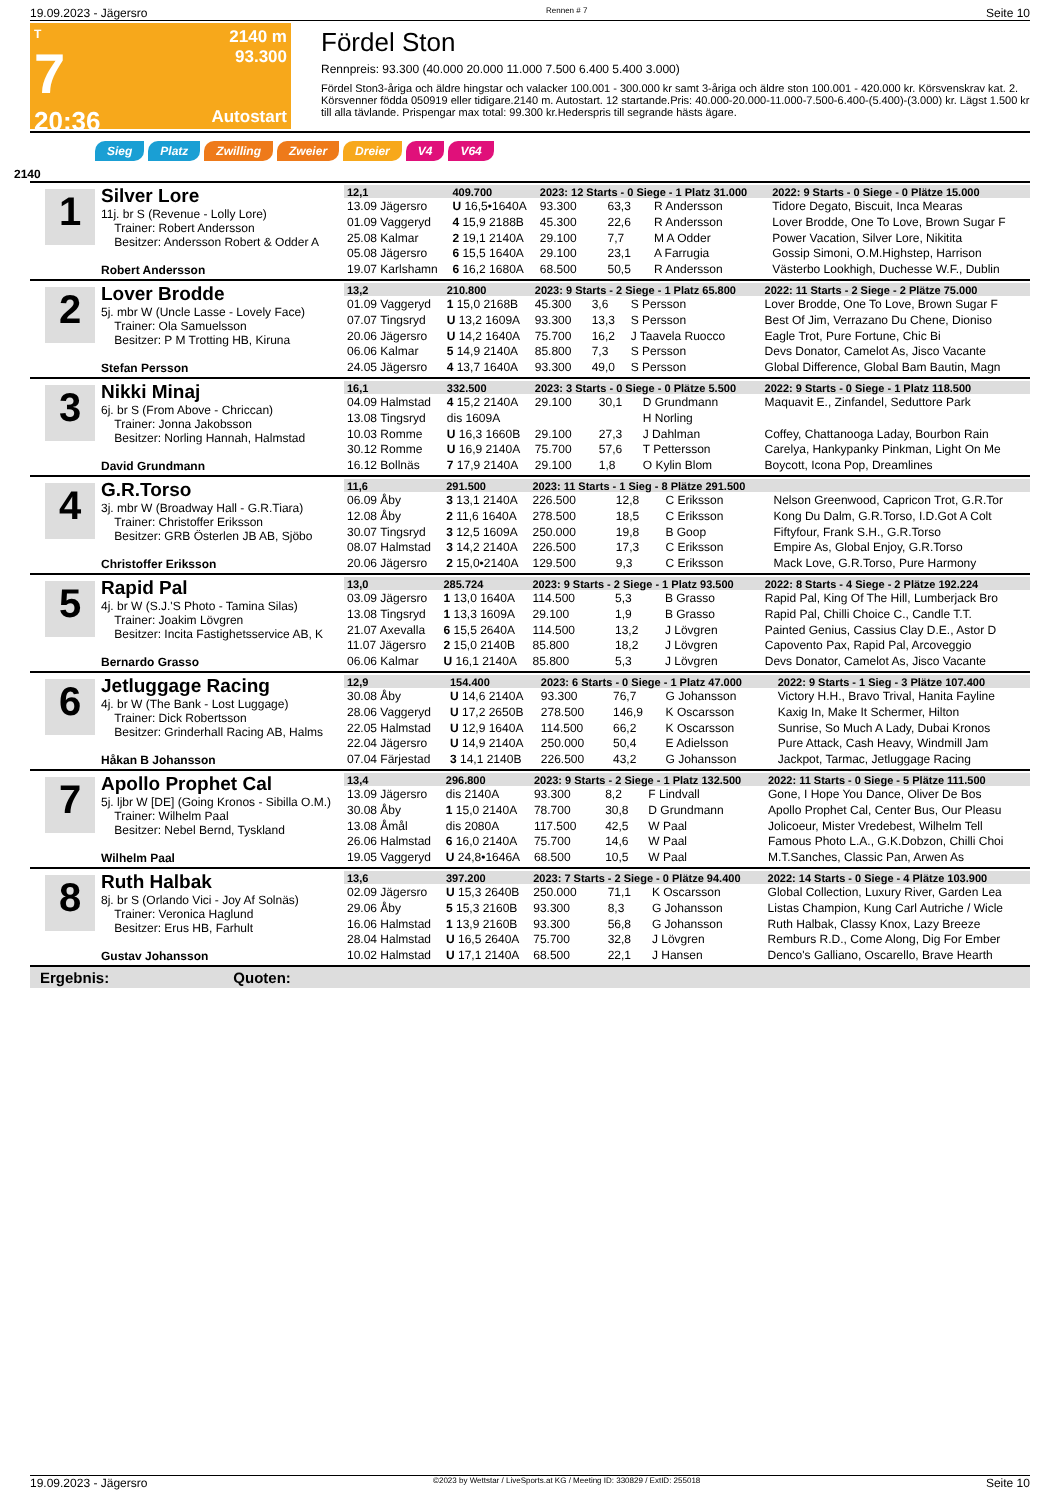19.09.2023 - Jägersro Rennen # 7 Seite 10
T
7
20:36
2140 m
93.300
Autostart
Fördel Ston
Rennpreis: 93.300 (40.000 20.000 11.000 7.500 6.400 5.400 3.000)
Fördel Ston3-åriga och äldre hingstar och valacker 100.001 - 300.000 kr samt 3-åriga och äldre ston 100.001 - 420.000 kr. Körsvenskrav kat. 2. Körsvenner födda 050919 eller tidigare.2140 m. Autostart. 12 startande.Pris: 40.000-20.000-11.000-7.500-6.400-(5.400)-(3.000) kr. Lägst 1.500 kr till alla tävlande. Prispengar max total: 99.300 kr.Hederspris till segrande hästs ägare.
Sieg Platz Zwilling Zweier Dreier V4 V64
2140
1
Silver Lore
11j. br S (Revenue - Lolly Lore)
Trainer: Robert Andersson
Besitzer: Andersson Robert & Odder A
Robert Andersson
| 12,1 | 409.700 | 2023: 12 Starts - 0 Siege - 1 Platz 31.000 | | | 2022: 9 Starts - 0 Siege - 0 Plätze 15.000 |
| --- | --- | --- | --- | --- | --- |
| 13.09 Jägersro | U 16,5•1640A | 93.300 | 63,3 | R Andersson | Tidore Degato, Biscuit, Inca Mearas |
| 01.09 Vaggeryd | 4 15,9 2188B | 45.300 | 22,6 | R Andersson | Lover Brodde, One To Love, Brown Sugar F |
| 25.08 Kalmar | 2 19,1 2140A | 29.100 | 7,7 | M A Odder | Power Vacation, Silver Lore, Nikitita |
| 05.08 Jägersro | 6 15,5 1640A | 29.100 | 23,1 | A Farrugia | Gossip Simoni, O.M.Highstep, Harrison |
| 19.07 Karlshamn | 6 16,2 1680A | 68.500 | 50,5 | R Andersson | Västerbo Lookhigh, Duchesse W.F., Dublin |
2
Lover Brodde
5j. mbr W (Uncle Lasse - Lovely Face)
Trainer: Ola Samuelsson
Besitzer: P M Trotting HB, Kiruna
Stefan Persson
| 13,2 | 210.800 | 2023: 9 Starts - 2 Siege - 1 Platz 65.800 | | | 2022: 11 Starts - 2 Siege - 2 Plätze 75.000 |
| --- | --- | --- | --- | --- | --- |
| 01.09 Vaggeryd | 1 15,0 2168B | 45.300 | 3,6 | S Persson | Lover Brodde, One To Love, Brown Sugar F |
| 07.07 Tingsryd | U 13,2 1609A | 93.300 | 13,3 | S Persson | Best Of Jim, Verrazano Du Chene, Dioniso |
| 20.06 Jägersro | U 14,2 1640A | 75.700 | 16,2 | J Taavela Ruocco | Eagle Trot, Pure Fortune, Chic Bi |
| 06.06 Kalmar | 5 14,9 2140A | 85.800 | 7,3 | S Persson | Devs Donator, Camelot As, Jisco Vacante |
| 24.05 Jägersro | 4 13,7 1640A | 93.300 | 49,0 | S Persson | Global Difference, Global Bam Bautin, Magn |
3
Nikki Minaj
6j. br S (From Above - Chriccan)
Trainer: Jonna Jakobsson
Besitzer: Norling Hannah, Halmstad
David Grundmann
| 16,1 | 332.500 | 2023: 3 Starts - 0 Siege - 0 Plätze 5.500 | | | 2022: 9 Starts - 0 Siege - 1 Platz 118.500 |
| --- | --- | --- | --- | --- | --- |
| 04.09 Halmstad | 4 15,2 2140A | 29.100 | 30,1 | D Grundmann | Maquavit E., Zinfandel, Seduttore Park |
| 13.08 Tingsryd | dis 1609A | | | H Norling | |
| 10.03 Romme | U 16,3 1660B | 29.100 | 27,3 | J Dahlman | Coffey, Chattanooga Laday, Bourbon Rain |
| 30.12 Romme | U 16,9 2140A | 75.700 | 57,6 | T Pettersson | Carelya, Hankypanky Pinkman, Light On Me |
| 16.12 Bollnäs | 7 17,9 2140A | 29.100 | 1,8 | O Kylin Blom | Boycott, Icona Pop, Dreamlines |
4
G.R.Torso
3j. mbr W (Broadway Hall - G.R.Tiara)
Trainer: Christoffer Eriksson
Besitzer: GRB Österlen JB AB, Sjöbo
Christoffer Eriksson
| 11,6 | 291.500 | 2023: 11 Starts - 1 Sieg - 8 Plätze 291.500 | | | |
| --- | --- | --- | --- | --- | --- |
| 06.09 Åby | 3 13,1 2140A | 226.500 | 12,8 | C Eriksson | Nelson Greenwood, Capricon Trot, G.R.Tor |
| 12.08 Åby | 2 11,6 1640A | 278.500 | 18,5 | C Eriksson | Kong Du Dalm, G.R.Torso, I.D.Got A Colt |
| 30.07 Tingsryd | 3 12,5 1609A | 250.000 | 19,8 | B Goop | Fiftyfour, Frank S.H., G.R.Torso |
| 08.07 Halmstad | 3 14,2 2140A | 226.500 | 17,3 | C Eriksson | Empire As, Global Enjoy, G.R.Torso |
| 20.06 Jägersro | 2 15,0•2140A | 129.500 | 9,3 | C Eriksson | Mack Love, G.R.Torso, Pure Harmony |
5
Rapid Pal
4j. br W (S.J.'S Photo - Tamina Silas)
Trainer: Joakim Lövgren
Besitzer: Incita Fastighetsservice AB, K
Bernardo Grasso
| 13,0 | 285.724 | 2023: 9 Starts - 2 Siege - 1 Platz 93.500 | | | 2022: 8 Starts - 4 Siege - 2 Plätze 192.224 |
| --- | --- | --- | --- | --- | --- |
| 03.09 Jägersro | 1 13,0 1640A | 114.500 | 5,3 | B Grasso | Rapid Pal, King Of The Hill, Lumberjack Bro |
| 13.08 Tingsryd | 1 13,3 1609A | 29.100 | 1,9 | B Grasso | Rapid Pal, Chilli Choice C., Candle T.T. |
| 21.07 Axevalla | 6 15,5 2640A | 114.500 | 13,2 | J Lövgren | Painted Genius, Cassius Clay D.E., Astor D |
| 11.07 Jägersro | 2 15,0 2140B | 85.800 | 18,2 | J Lövgren | Capovento Pax, Rapid Pal, Arcoveggio |
| 06.06 Kalmar | U 16,1 2140A | 85.800 | 5,3 | J Lövgren | Devs Donator, Camelot As, Jisco Vacante |
6
Jetluggage Racing
4j. br W (The Bank - Lost Luggage)
Trainer: Dick Robertsson
Besitzer: Grinderhall Racing AB, Halms
Håkan B Johansson
| 12,9 | 154.400 | 2023: 6 Starts - 0 Siege - 1 Platz 47.000 | | | 2022: 9 Starts - 1 Sieg - 3 Plätze 107.400 |
| --- | --- | --- | --- | --- | --- |
| 30.08 Åby | U 14,6 2140A | 93.300 | 76,7 | G Johansson | Victory H.H., Bravo Trival, Hanita Fayline |
| 28.06 Vaggeryd | U 17,2 2650B | 278.500 | 146,9 | K Oscarsson | Kaxig In, Make It Schermer, Hilton |
| 22.05 Halmstad | U 12,9 1640A | 114.500 | 66,2 | K Oscarsson | Sunrise, So Much A Lady, Dubai Kronos |
| 22.04 Jägersro | U 14,9 2140A | 250.000 | 50,4 | E Adielsson | Pure Attack, Cash Heavy, Windmill Jam |
| 07.04 Färjestad | 3 14,1 2140B | 226.500 | 43,2 | G Johansson | Jackpot, Tarmac, Jetluggage Racing |
7
Apollo Prophet Cal
5j. ljbr W [DE] (Going Kronos - Sibilla O.M.)
Trainer: Wilhelm Paal
Besitzer: Nebel Bernd, Tyskland
Wilhelm Paal
| 13,4 | 296.800 | 2023: 9 Starts - 2 Siege - 1 Platz 132.500 | | | 2022: 11 Starts - 0 Siege - 5 Plätze 111.500 |
| --- | --- | --- | --- | --- | --- |
| 13.09 Jägersro | dis 2140A | 93.300 | 8,2 | F Lindvall | Gone, I Hope You Dance, Oliver De Bos |
| 30.08 Åby | 1 15,0 2140A | 78.700 | 30,8 | D Grundmann | Apollo Prophet Cal, Center Bus, Our Pleasu |
| 13.08 Åmål | dis 2080A | 117.500 | 42,5 | W Paal | Jolicoeur, Mister Vredebest, Wilhelm Tell |
| 26.06 Halmstad | 6 16,0 2140A | 75.700 | 14,6 | W Paal | Famous Photo L.A., G.K.Dobzon, Chilli Choi |
| 19.05 Vaggeryd | U 24,8•1646A | 68.500 | 10,5 | W Paal | M.T.Sanches, Classic Pan, Arwen As |
8
Ruth Halbak
8j. br S (Orlando Vici - Joy Af Solnäs)
Trainer: Veronica Haglund
Besitzer: Erus HB, Farhult
Gustav Johansson
| 13,6 | 397.200 | 2023: 7 Starts - 2 Siege - 0 Plätze 94.400 | | | 2022: 14 Starts - 0 Siege - 4 Plätze 103.900 |
| --- | --- | --- | --- | --- | --- |
| 02.09 Jägersro | U 15,3 2640B | 250.000 | 71,1 | K Oscarsson | Global Collection, Luxury River, Garden Lea |
| 29.06 Åby | 5 15,3 2160B | 93.300 | 8,3 | G Johansson | Listas Champion, Kung Carl Autriche / Wicle |
| 16.06 Halmstad | 1 13,9 2160B | 93.300 | 56,8 | G Johansson | Ruth Halbak, Classy Knox, Lazy Breeze |
| 28.04 Halmstad | U 16,5 2640A | 75.700 | 32,8 | J Lövgren | Remburs R.D., Come Along, Dig For Ember |
| 10.02 Halmstad | U 17,1 2140A | 68.500 | 22,1 | J Hansen | Denco's Galliano, Oscarello, Brave Hearth |
Ergebnis: Quoten:
19.09.2023 - Jägersro ©2023 by Wettstar / LiveSports.at KG / Meeting ID: 330829 / ExtID: 255018 Seite 10